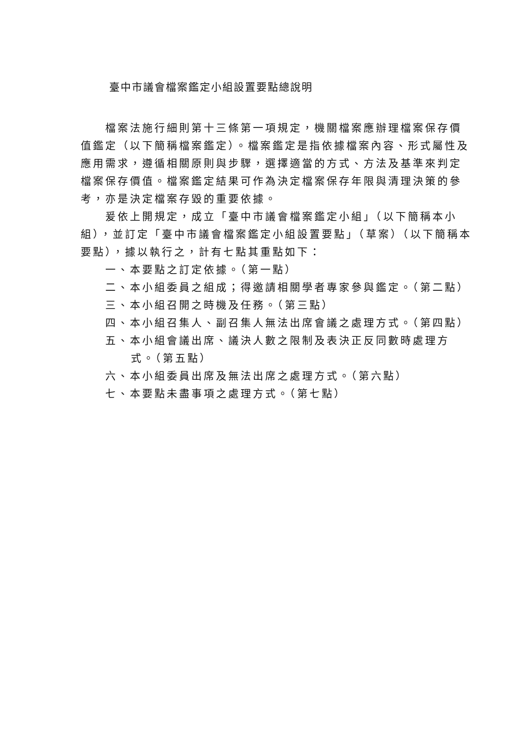臺中市議會檔案鑑定小組設置要點總說明
檔案法施行細則第十三條第一項規定，機關檔案應辦理檔案保存價值鑑定（以下簡稱檔案鑑定）。檔案鑑定是指依據檔案內容、形式屬性及應用需求，遵循相關原則與步驟，選擇適當的方式、方法及基準來判定檔案保存價值。檔案鑑定結果可作為決定檔案保存年限與清理決策的參考，亦是決定檔案存毀的重要依據。
爰依上開規定，成立「臺中市議會檔案鑑定小組」（以下簡稱本小組），並訂定「臺中市議會檔案鑑定小組設置要點」（草案）（以下簡稱本要點），據以執行之，計有七點其重點如下：
一、本要點之訂定依據。（第一點）
二、本小組委員之組成；得邀請相關學者專家參與鑑定。（第二點）
三、本小組召開之時機及任務。（第三點）
四、本小組召集人、副召集人無法出席會議之處理方式。（第四點）
五、本小組會議出席、議決人數之限制及表決正反同數時處理方式。（第五點）
六、本小組委員出席及無法出席之處理方式。（第六點）
七、本要點未盡事項之處理方式。（第七點）